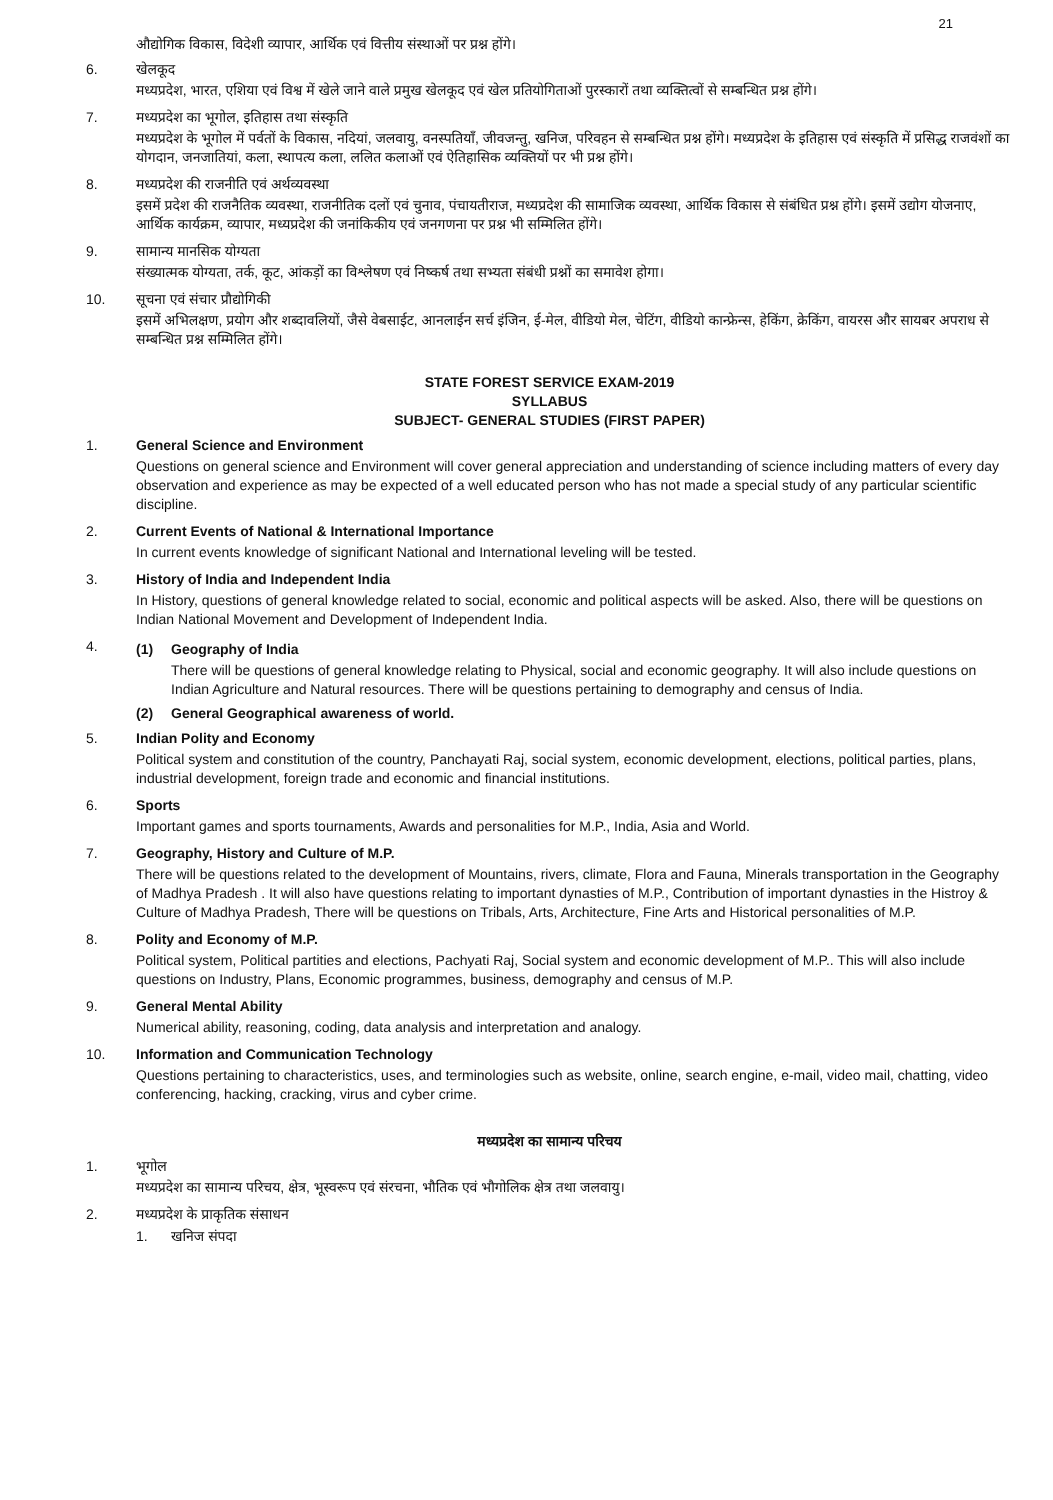21
औद्योगिक विकास, विदेशी व्यापार, आर्थिक एवं वित्तीय संस्थाओं पर प्रश्न होंगे।
6. खेलकूद
मध्यप्रदेश, भारत, एशिया एवं विश्व में खेले जाने वाले प्रमुख खेलकूद एवं खेल प्रतियोगिताओं पुरस्कारों तथा व्यक्तित्वों से सम्बन्धित प्रश्न होंगे।
7. मध्यप्रदेश का भूगोल, इतिहास तथा संस्कृति
मध्यप्रदेश के भूगोल में पर्वतों के विकास, नदियां, जलवायु, वनस्पतियाँ, जीवजन्तु, खनिज, परिवहन से सम्बन्धित प्रश्न होंगे। मध्यप्रदेश के इतिहास एवं संस्कृति में प्रसिद्ध राजवंशों का योगदान, जनजातियां, कला, स्थापत्य कला, ललित कलाओं एवं ऐतिहासिक व्यक्तियों पर भी प्रश्न होंगे।
8. मध्यप्रदेश की राजनीति एवं अर्थव्यवस्था
इसमें प्रदेश की राजनैतिक व्यवस्था, राजनीतिक दलों एवं चुनाव, पंचायतीराज, मध्यप्रदेश की सामाजिक व्यवस्था, आर्थिक विकास से संबंधित प्रश्न होंगे। इसमें उद्योग योजनाए, आर्थिक कार्यक्रम, व्यापार, मध्यप्रदेश की जनांकिकीय एवं जनगणना पर प्रश्न भी सम्मिलित होंगे।
9. सामान्य मानसिक योग्यता
संख्यात्मक योग्यता, तर्क, कूट, आंकड़ों का विश्लेषण एवं निष्कर्ष तथा सभ्यता संबंधी प्रश्नों का समावेश होगा।
10. सूचना एवं संचार प्रौद्योगिकी
इसमें अभिलक्षण, प्रयोग और शब्दावलियों, जैसे वेबसाईट, आनलाईन सर्च इंजिन, ई-मेल, वीडियो मेल, चेटिंग, वीडियो कान्फ्रेन्स, हेकिंग, क्रेकिंग, वायरस और सायबर अपराध से सम्बन्धित प्रश्न सम्मिलित होंगे।
STATE FOREST SERVICE EXAM-2019
SYLLABUS
SUBJECT- GENERAL STUDIES (FIRST PAPER)
1. General Science and Environment
Questions on general science and Environment will cover general appreciation and understanding of science including matters of every day observation and experience as may be expected of a well educated person who has not made a special study of any particular scientific discipline.
2. Current Events of National & International Importance
In current events knowledge of significant National and International leveling will be tested.
3. History of India and Independent India
In History, questions of general knowledge related to social, economic and political aspects will be asked. Also, there will be questions on Indian National Movement and Development of Independent India.
4.
(1) Geography of India
There will be questions of general knowledge relating to Physical, social and economic geography. It will also include questions on Indian Agriculture and Natural resources. There will be questions pertaining to demography and census of India.
(2) General Geographical awareness of world.
5. Indian Polity and Economy
Political system and constitution of the country, Panchayati Raj, social system, economic development, elections, political parties, plans, industrial development, foreign trade and economic and financial institutions.
6. Sports
Important games and sports tournaments, Awards and personalities for M.P., India, Asia and World.
7. Geography, History and Culture of M.P.
There will be questions related to the development of Mountains, rivers, climate, Flora and Fauna, Minerals transportation in the Geography of Madhya Pradesh . It will also have questions relating to important dynasties of M.P., Contribution of important dynasties in the Histroy & Culture of Madhya Pradesh, There will be questions on Tribals, Arts, Architecture, Fine Arts and Historical personalities of M.P.
8. Polity and Economy of M.P.
Political system, Political partities and elections, Pachyati Raj, Social system and economic development of M.P.. This will also include questions on Industry, Plans, Economic programmes, business, demography and census of M.P.
9. General Mental Ability
Numerical ability, reasoning, coding, data analysis and interpretation and analogy.
10. Information and Communication Technology
Questions pertaining to characteristics, uses, and terminologies such as website, online, search engine, e-mail, video mail, chatting, video conferencing, hacking, cracking, virus and cyber crime.
मध्यप्रदेश का सामान्य परिचय
1. भूगोल
मध्यप्रदेश का सामान्य परिचय, क्षेत्र, भूस्वरूप एवं संरचना, भौतिक एवं भौगोलिक क्षेत्र तथा जलवायु।
2. मध्यप्रदेश के प्राकृतिक संसाधन
1. खनिज संपदा